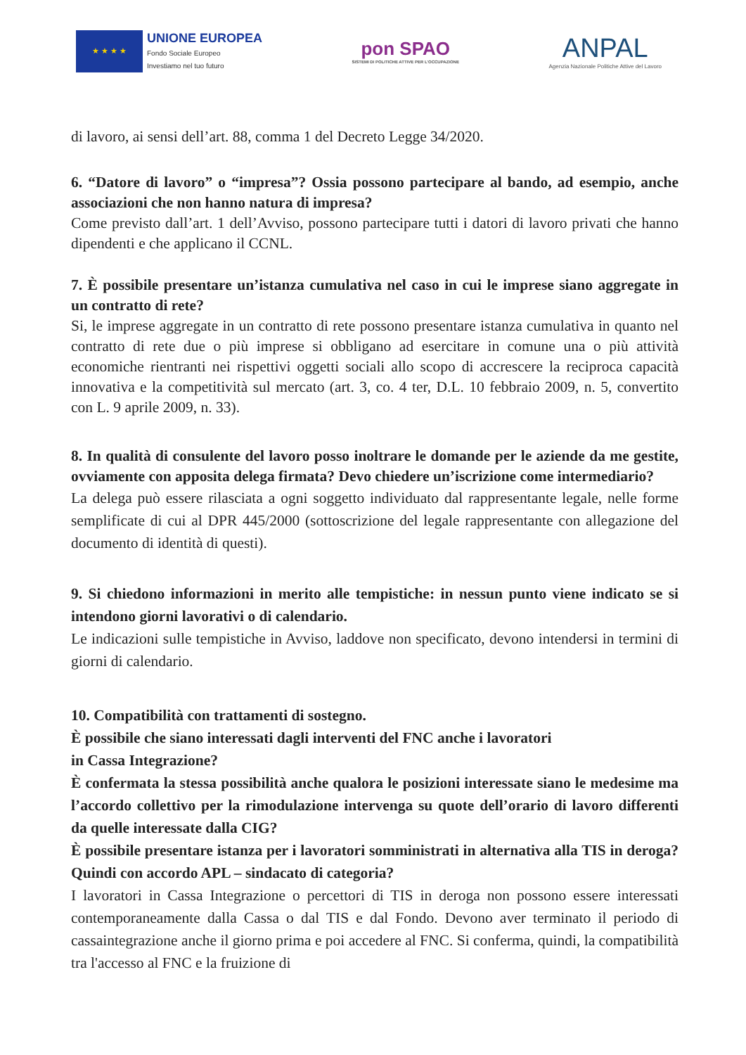★ ★ ★ ★
UNIONE EUROPEA
Fondo Sociale Europeo
Investiamo nel tuo futuro
pon SPAO
SISTEMI DI POLITICHE ATTIVE PER L'OCCUPAZIONE
ANPAL
Agenzia Nazionale Politiche Attive del Lavoro
di lavoro, ai sensi dell’art. 88, comma 1 del Decreto Legge 34/2020.
6. “Datore di lavoro” o “impresa”? Ossia possono partecipare al bando, ad esempio, anche associazioni che non hanno natura di impresa?
Come previsto dall’art. 1 dell’Avviso, possono partecipare tutti i datori di lavoro privati che hanno dipendenti e che applicano il CCNL.
7. È possibile presentare un’istanza cumulativa nel caso in cui le imprese siano aggregate in un contratto di rete?
Si, le imprese aggregate in un contratto di rete possono presentare istanza cumulativa in quanto nel contratto di rete due o più imprese si obbligano ad esercitare in comune una o più attività economiche rientranti nei rispettivi oggetti sociali allo scopo di accrescere la reciproca capacità innovativa e la competitività sul mercato (art. 3, co. 4 ter, D.L. 10 febbraio 2009, n. 5, convertito con L. 9 aprile 2009, n. 33).
8. In qualità di consulente del lavoro posso inoltrare le domande per le aziende da me gestite, ovviamente con apposita delega firmata? Devo chiedere un’iscrizione come intermediario?
La delega può essere rilasciata a ogni soggetto individuato dal rappresentante legale, nelle forme semplificate di cui al DPR 445/2000 (sottoscrizione del legale rappresentante con allegazione del documento di identità di questi).
9. Si chiedono informazioni in merito alle tempistiche: in nessun punto viene indicato se si intendono giorni lavorativi o di calendario.
Le indicazioni sulle tempistiche in Avviso, laddove non specificato, devono intendersi in termini di giorni di calendario.
10. Compatibilità con trattamenti di sostegno.
È possibile che siano interessati dagli interventi del FNC anche i lavoratori
in Cassa Integrazione?
È confermata la stessa possibilità anche qualora le posizioni interessate siano le medesime ma l’accordo collettivo per la rimodulazione intervenga su quote dell’orario di lavoro differenti da quelle interessate dalla CIG?
È possibile presentare istanza per i lavoratori somministrati in alternativa alla TIS in deroga? Quindi con accordo APL – sindacato di categoria?
I lavoratori in Cassa Integrazione o percettori di TIS in deroga non possono essere interessati contemporaneamente dalla Cassa o dal TIS e dal Fondo. Devono aver terminato il periodo di cassaintegrazione anche il giorno prima e poi accedere al FNC. Si conferma, quindi, la compatibilità tra l'accesso al FNC e la fruizione di